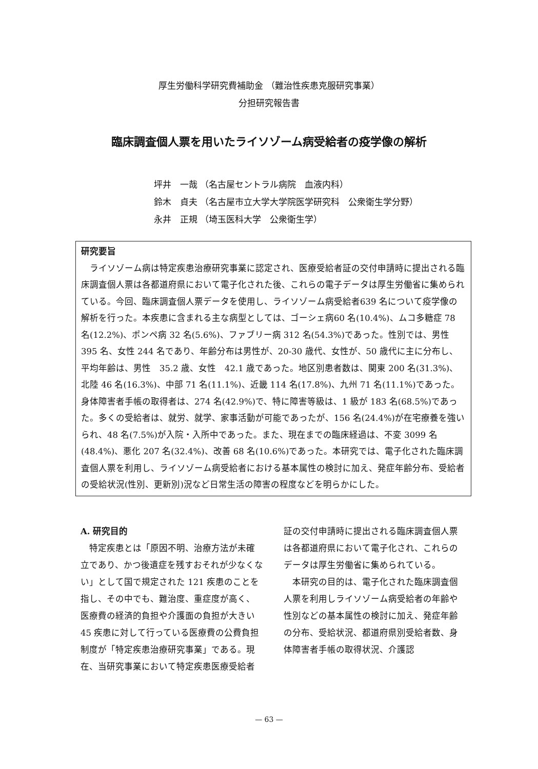厚生労働科学研究費補助金 （難治性疾患克服研究事業）
分担研究報告書
臨床調査個人票を用いたライソゾーム病受給者の疫学像の解析
坪井　一哉 （名古屋セントラル病院　血液内科）
鈴木　貞夫 （名古屋市立大学大学院医学研究科　公衆衛生学分野）
永井　正規 （埼玉医科大学　公衆衛生学）
研究要旨
　ライソゾーム病は特定疾患治療研究事業に認定され、医療受給者証の交付申請時に提出される臨床調査個人票は各都道府県において電子化された後、これらの電子データは厚生労働省に集められている。今回、臨床調査個人票データを使用し、ライソゾーム病受給者639 名について疫学像の解析を行った。本疾患に含まれる主な病型としては、ゴーシェ病60 名(10.4%)、ムコ多糖症 78 名(12.2%)、ポンペ病 32 名(5.6%)、ファブリー病 312 名(54.3%)であった。性別では、男性 395 名、女性 244 名であり、年齢分布は男性が、20-30 歳代、女性が、50 歳代に主に分布し、平均年齢は、男性　35.2 歳、女性　42.1 歳であった。地区別患者数は、関東 200 名(31.3%)、北陸 46 名(16.3%)、中部 71 名(11.1%)、近畿 114 名(17.8%)、九州 71 名(11.1%)であった。身体障害者手帳の取得者は、274 名(42.9%)で、特に障害等級は、1 級が 183 名(68.5%)であった。多くの受給者は、就労、就学、家事活動が可能であったが、156 名(24.4%)が在宅療養を強いられ、48 名(7.5%)が入院・入所中であった。また、現在までの臨床経過は、不変 3099 名(48.4%)、悪化 207 名(32.4%)、改善 68 名(10.6%)であった。本研究では、電子化された臨床調査個人票を利用し、ライソゾーム病受給者における基本属性の検討に加え、発症年齢分布、受給者の受給状況(性別、更新別)況など日常生活の障害の程度などを明らかにした。
A. 研究目的
　特定疾患とは「原因不明、治療方法が未確立であり、かつ後遺症を残すおそれが少なくない」として国で規定された 121 疾患のことを指し、その中でも、難治度、重症度が高く、医療費の経済的負担や介護面の負担が大きい 45 疾患に対して行っている医療費の公費負担制度が「特定疾患治療研究事業」である。現在、当研究事業において特定疾患医療受給者証の交付申請時に提出される臨床調査個人票は各都道府県において電子化され、これらのデータは厚生労働省に集められている。
　本研究の目的は、電子化された臨床調査個人票を利用しライソゾーム病受給者の年齢や性別などの基本属性の検討に加え、発症年齢の分布、受給状況、都道府県別受給者数、身体障害者手帳の取得状況、介護認
— 63 —